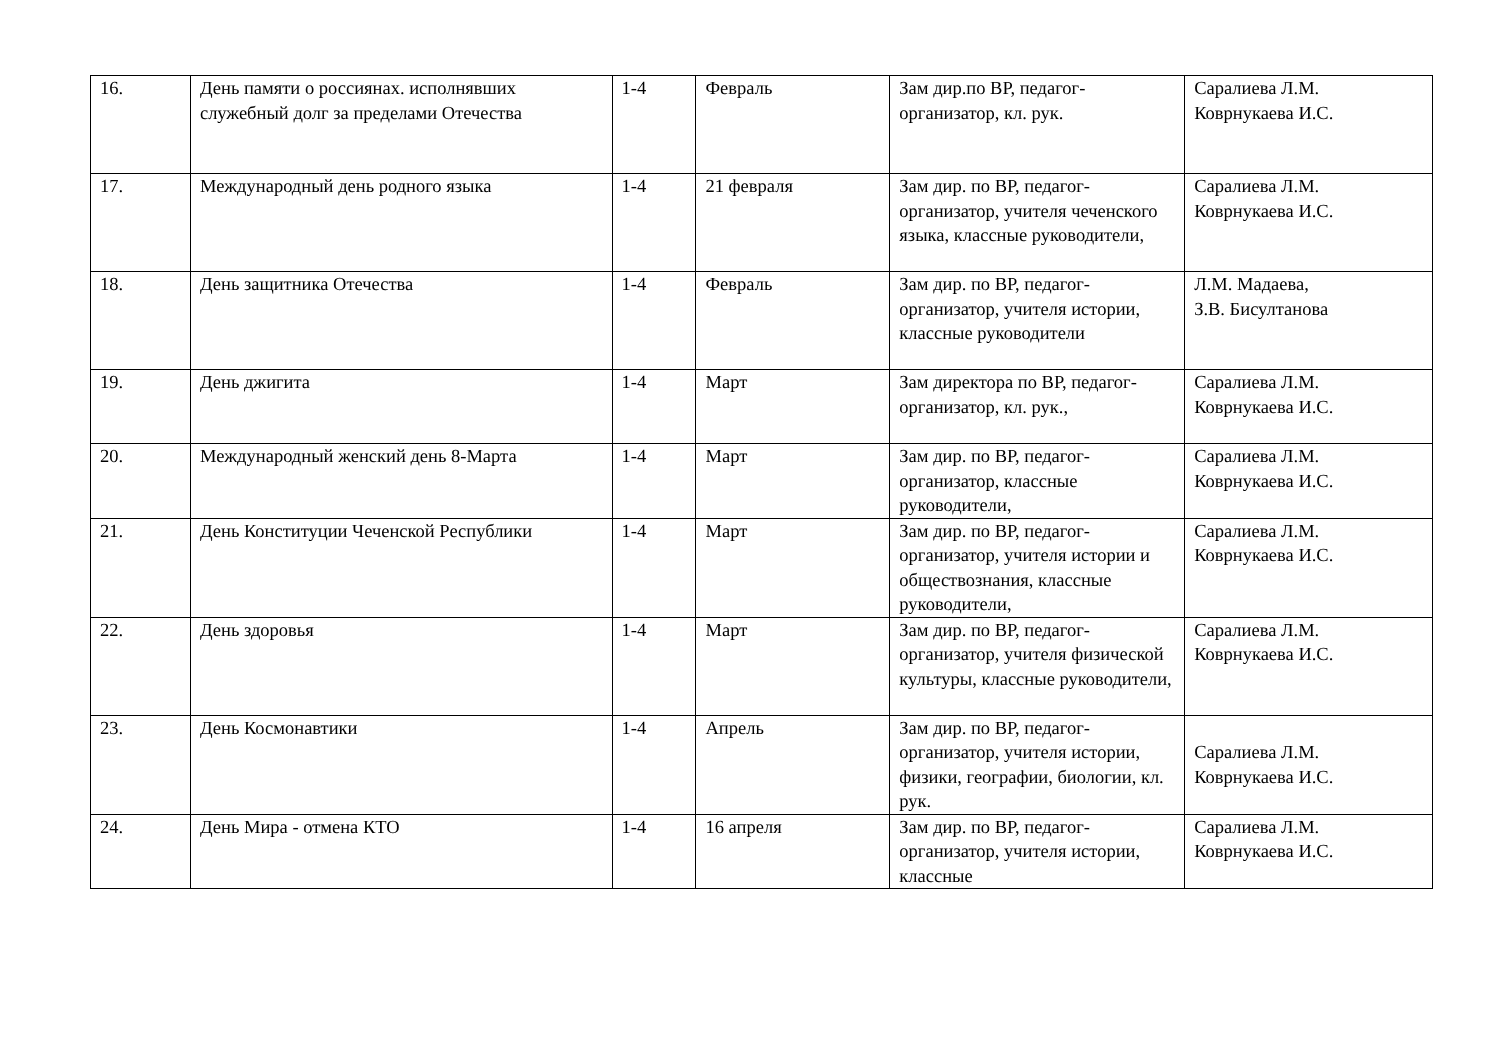| 16. | День памяти о россиянах. исполнявших служебный долг за пределами Отечества | 1-4 | Февраль | Зам дир.по ВР, педагог-организатор, кл. рук. | Саралиева Л.М. Коврнукаева И.С. |
| 17. | Международный день родного языка | 1-4 | 21 февраля | Зам дир. по ВР, педагог-организатор, учителя чеченского языка, классные руководители, | Саралиева Л.М. Коврнукаева И.С. |
| 18. | День защитника Отечества | 1-4 | Февраль | Зам дир. по ВР, педагог-организатор, учителя истории, классные руководители | Л.М. Мадаева, З.В. Бисултанова |
| 19. | День джигита | 1-4 | Март | Зам директора по ВР, педагог-организатор, кл. рук., | Саралиева Л.М. Коврнукаева И.С. |
| 20. | Международный женский день 8-Марта | 1-4 | Март | Зам дир. по ВР, педагог-организатор, классные руководители, | Саралиева Л.М. Коврнукаева И.С. |
| 21. | День Конституции Чеченской Республики | 1-4 | Март | Зам дир. по ВР, педагог-организатор, учителя истории и обществознания, классные руководители, | Саралиева Л.М. Коврнукаева И.С. |
| 22. | День здоровья | 1-4 | Март | Зам дир. по ВР, педагог-организатор, учителя физической культуры, классные руководители, | Саралиева Л.М. Коврнукаева И.С. |
| 23. | День Космонавтики | 1-4 | Апрель | Зам дир. по ВР, педагог-организатор, учителя истории, физики, географии, биологии, кл. рук. | Саралиева Л.М. Коврнукаева И.С. |
| 24. | День Мира - отмена КТО | 1-4 | 16 апреля | Зам дир. по ВР, педагог-организатор, учителя истории, классные | Саралиева Л.М. Коврнукаева И.С. |